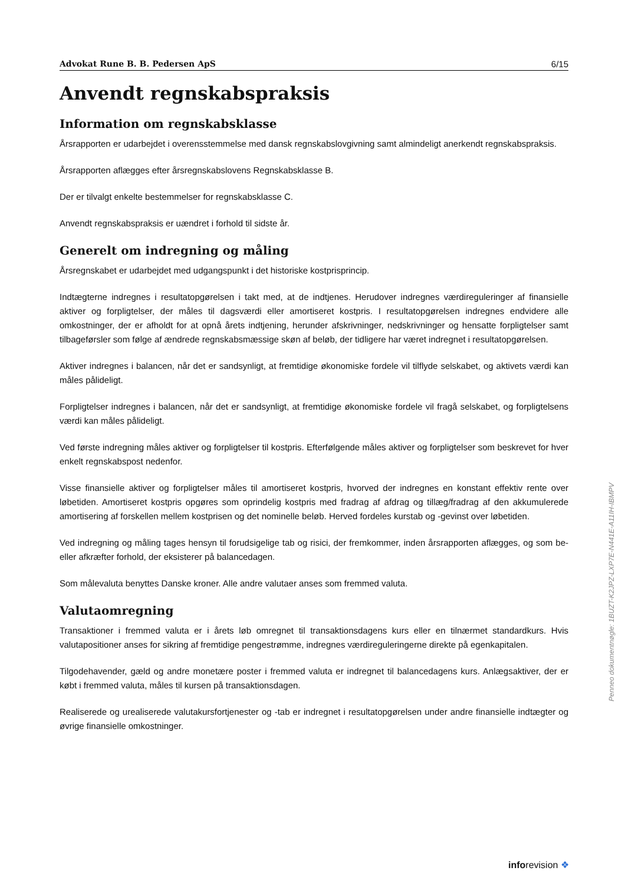Advokat Rune B. B. Pedersen ApS 6/15
Anvendt regnskabspraksis
Information om regnskabsklasse
Årsrapporten er udarbejdet i overensstemmelse med dansk regnskabslovgivning samt almindeligt anerkendt regnskabspraksis.
Årsrapporten aflægges efter årsregnskabslovens Regnskabsklasse B.
Der er tilvalgt enkelte bestemmelser for regnskabsklasse C.
Anvendt regnskabspraksis er uændret i forhold til sidste år.
Generelt om indregning og måling
Årsregnskabet er udarbejdet med udgangspunkt i det historiske kostprisprincip.
Indtægterne indregnes i resultatopgørelsen i takt med, at de indtjenes. Herudover indregnes værdireguleringer af finansielle aktiver og forpligtelser, der måles til dagsværdi eller amortiseret kostpris. I resultatopgørelsen indregnes endvidere alle omkostninger, der er afholdt for at opnå årets indtjening, herunder afskrivninger, nedskrivninger og hensatte forpligtelser samt tilbageførsler som følge af ændrede regnskabsmæssige skøn af beløb, der tidligere har været indregnet i resultatopgørelsen.
Aktiver indregnes i balancen, når det er sandsynligt, at fremtidige økonomiske fordele vil tilflyde selskabet, og aktivets værdi kan måles pålideligt.
Forpligtelser indregnes i balancen, når det er sandsynligt, at fremtidige økonomiske fordele vil fragå selskabet, og forpligtelsens værdi kan måles pålideligt.
Ved første indregning måles aktiver og forpligtelser til kostpris. Efterfølgende måles aktiver og forpligtelser som beskrevet for hver enkelt regnskabspost nedenfor.
Visse finansielle aktiver og forpligtelser måles til amortiseret kostpris, hvorved der indregnes en konstant effektiv rente over løbetiden. Amortiseret kostpris opgøres som oprindelig kostpris med fradrag af afdrag og tillæg/fradrag af den akkumulerede amortisering af forskellen mellem kostprisen og det nominelle beløb. Herved fordeles kurstab og -gevinst over løbetiden.
Ved indregning og måling tages hensyn til forudsigelige tab og risici, der fremkommer, inden årsrapporten aflægges, og som be- eller afkræfter forhold, der eksisterer på balancedagen.
Som målevaluta benyttes Danske kroner. Alle andre valutaer anses som fremmed valuta.
Valutaomregning
Transaktioner i fremmed valuta er i årets løb omregnet til transaktionsdagens kurs eller en tilnærmet standardkurs. Hvis valutapositioner anses for sikring af fremtidige pengestrømme, indregnes værdireguleringerne direkte på egenkapitalen.
Tilgodehavender, gæld og andre monetære poster i fremmed valuta er indregnet til balancedagens kurs. Anlægsaktiver, der er købt i fremmed valuta, måles til kursen på transaktionsdagen.
Realiserede og urealiserede valutakursfortjenester og -tab er indregnet i resultatopgørelsen under andre finansielle indtægter og øvrige finansielle omkostninger.
Penneo dokumentnøgle: 1BUZT-K2JPZ-LXP7E-N441E-A11IH-IBMPV
inforevision ❖